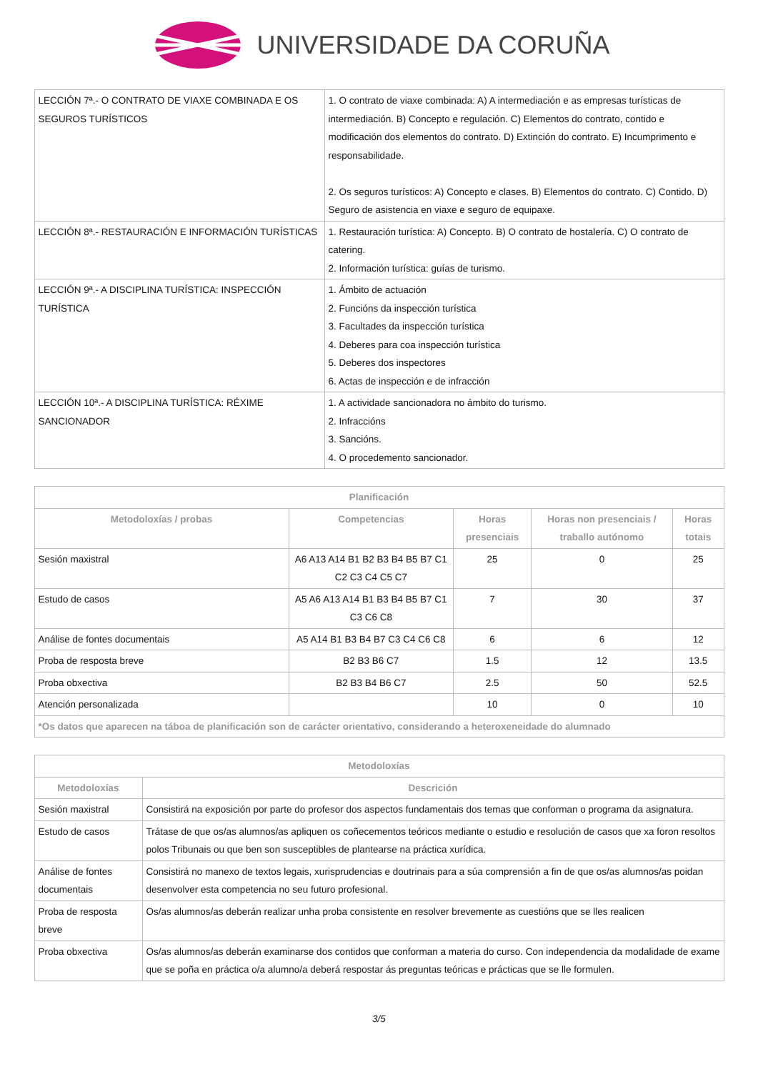UNIVERSIDADE DA CORUÑA
| LECCIÓN 7ª.- O CONTRATO DE VIAXE COMBINADA E OS SEGUROS TURÍSTICOS | 1. O contrato de viaxe combinada: A) A intermediación e as empresas turísticas de intermediación. B) Concepto e regulación. C) Elementos do contrato, contido e modificación dos elementos do contrato. D) Extinción do contrato. E) Incumprimento e responsabilidade. 2. Os seguros turísticos: A) Concepto e clases. B) Elementos do contrato. C) Contido. D) Seguro de asistencia en viaxe e seguro de equipaxe. |
| LECCIÓN 8ª.- RESTAURACIÓN E INFORMACIÓN TURÍSTICAS | 1. Restauración turística: A) Concepto. B) O contrato de hostalería. C) O contrato de catering. 2. Información turística: guías de turismo. |
| LECCIÓN 9ª.- A DISCIPLINA TURÍSTICA: INSPECCIÓN TURÍSTICA | 1. Ámbito de actuación 2. Funcións da inspección turística 3. Facultades da inspección turística 4. Deberes para coa inspección turística 5. Deberes dos inspectores 6. Actas de inspección e de infracción |
| LECCIÓN 10ª.- A DISCIPLINA TURÍSTICA: RÉXIME SANCIONADOR | 1. A actividade sancionadora no ámbito do turismo. 2. Infraccións 3. Sancións. 4. O procedemento sancionador. |
| Planificación | | | | |
| --- | --- | --- | --- | --- |
| Metodoloxías / probas | Competencias | Horas presenciais | Horas non presenciais / traballo autónomo | Horas totais |
| Sesión maxistral | A6 A13 A14 B1 B2 B3 B4 B5 B7 C1 C2 C3 C4 C5 C7 | 25 | 0 | 25 |
| Estudo de casos | A5 A6 A13 A14 B1 B3 B4 B5 B7 C1 C3 C6 C8 | 7 | 30 | 37 |
| Análise de fontes documentais | A5 A14 B1 B3 B4 B7 C3 C4 C6 C8 | 6 | 6 | 12 |
| Proba de resposta breve | B2 B3 B6 C7 | 1.5 | 12 | 13.5 |
| Proba obxectiva | B2 B3 B4 B6 C7 | 2.5 | 50 | 52.5 |
| Atención personalizada | | 10 | 0 | 10 |
| *Os datos que aparecen na táboa de planificación son de carácter orientativo, considerando a heteroxeneidade do alumnado | | | | |
| Metodoloxías | |
| --- | --- |
| Metodoloxías | Descrición |
| Sesión maxistral | Consistirá na exposición por parte do profesor dos aspectos fundamentais dos temas que conforman o programa da asignatura. |
| Estudo de casos | Trátase de que os/as alumnos/as apliquen os coñecementos teóricos mediante o estudio e resolución de casos que xa foron resoltos polos Tribunais ou que ben son susceptibles de plantearse na práctica xurídica. |
| Análise de fontes documentais | Consistirá no manexo de textos legais, xurisprudencias e doutrinais para a súa comprensión a fin de que os/as alumnos/as poidan desenvolver esta competencia no seu futuro profesional. |
| Proba de resposta breve | Os/as alumnos/as deberán realizar unha proba consistente en resolver brevemente as cuestións que se lles realicen |
| Proba obxectiva | Os/as alumnos/as deberán examinarse dos contidos que conforman a materia do curso. Con independencia da modalidade de exame que se poña en práctica o/a alumno/a deberá respostar ás preguntas teóricas e prácticas que se lle formulen. |
3/5